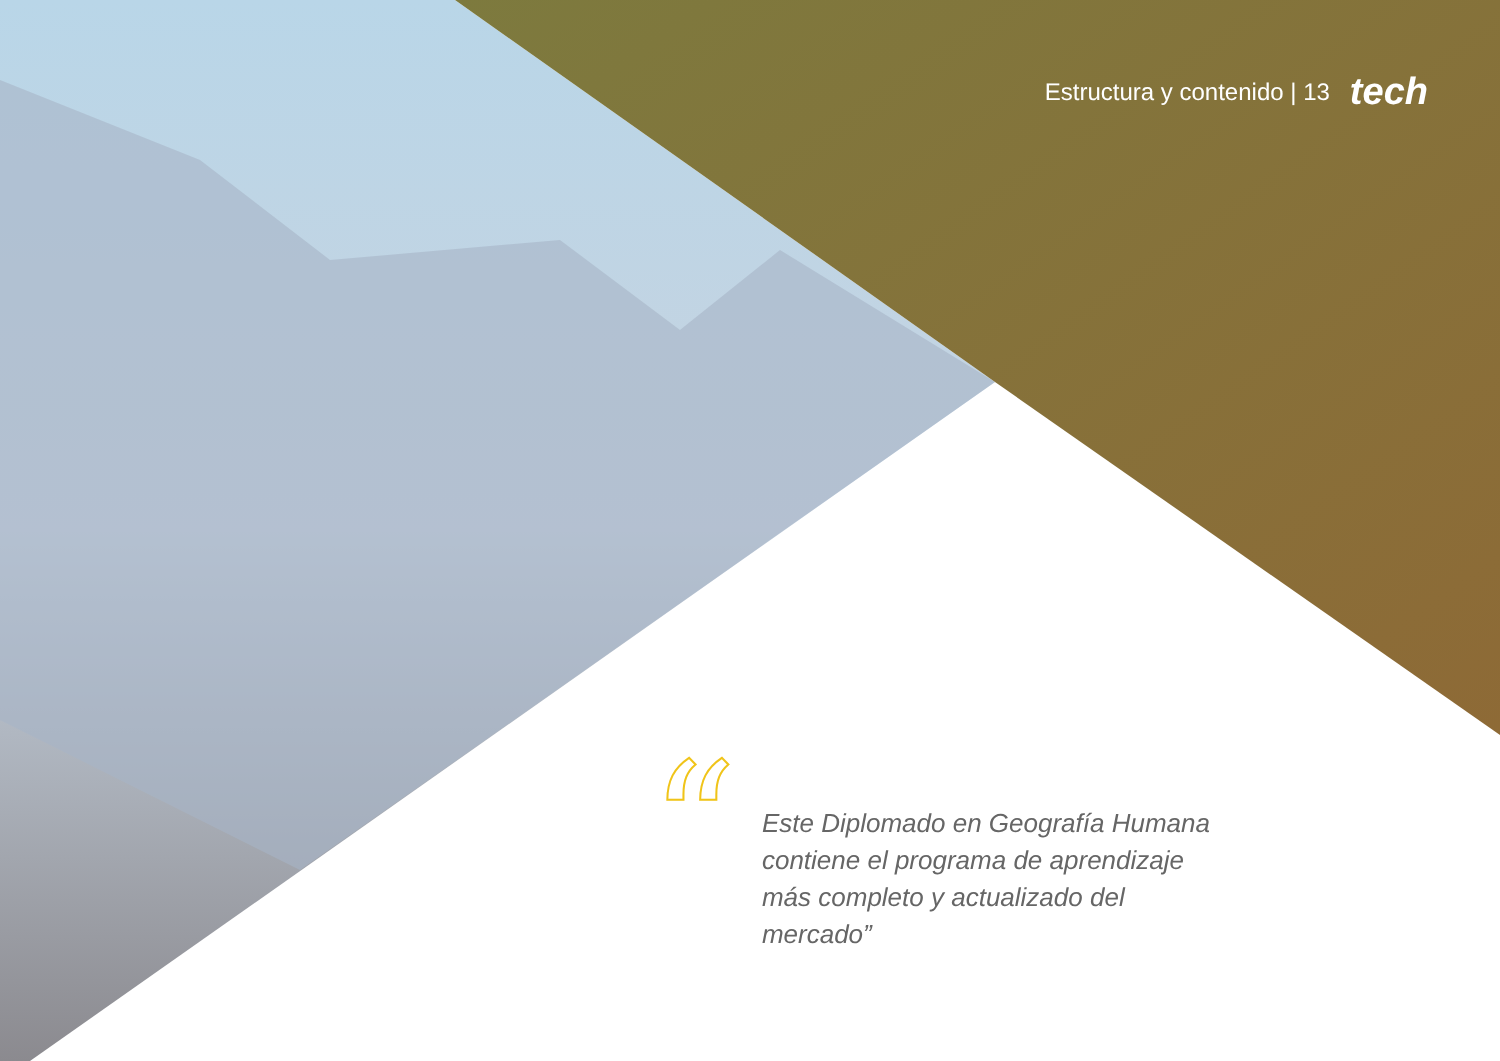Estructura y contenido | 13 tech
“
Este Diplomado en Geografía Humana contiene el programa de aprendizaje más completo y actualizado del mercado”